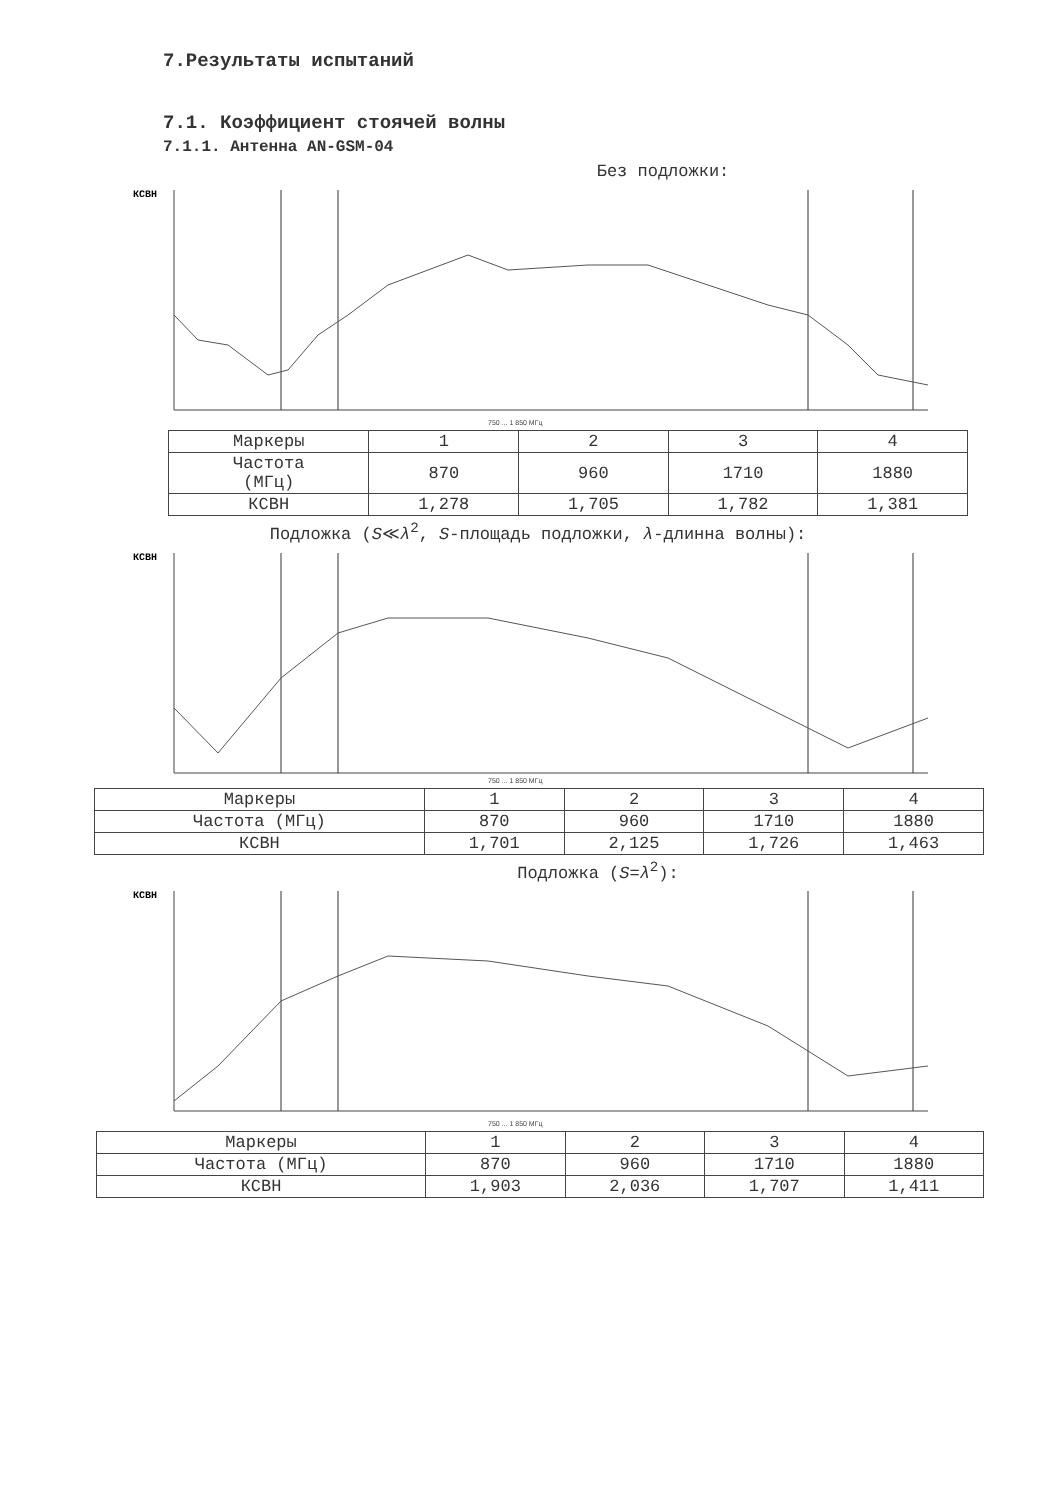7.Результаты испытаний
7.1. Коэффициент стоячей волны
7.1.1. Антенна AN-GSM-04
Без подложки:
КСВН
750 ... 1 850 МГц
| Маркеры | 1 | 2 | 3 | 4 |
| Частота (МГц) | 870 | 960 | 1710 | 1880 |
| КСВН | 1,278 | 1,705 | 1,782 | 1,381 |
Подложка (S≪λ<sup>2</sup>, S-площадь подложки, λ-длинна волны):
КСВН
750 ... 1 850 МГц
| Маркеры | 1 | 2 | 3 | 4 |
| Частота (МГц) | 870 | 960 | 1710 | 1880 |
| КСВН | 1,701 | 2,125 | 1,726 | 1,463 |
Подложка (S=λ<sup>2</sup>):
КСВН
750 ... 1 850 МГц
| Маркеры | 1 | 2 | 3 | 4 |
| Частота (МГц) | 870 | 960 | 1710 | 1880 |
| КСВН | 1,903 | 2,036 | 1,707 | 1,411 |